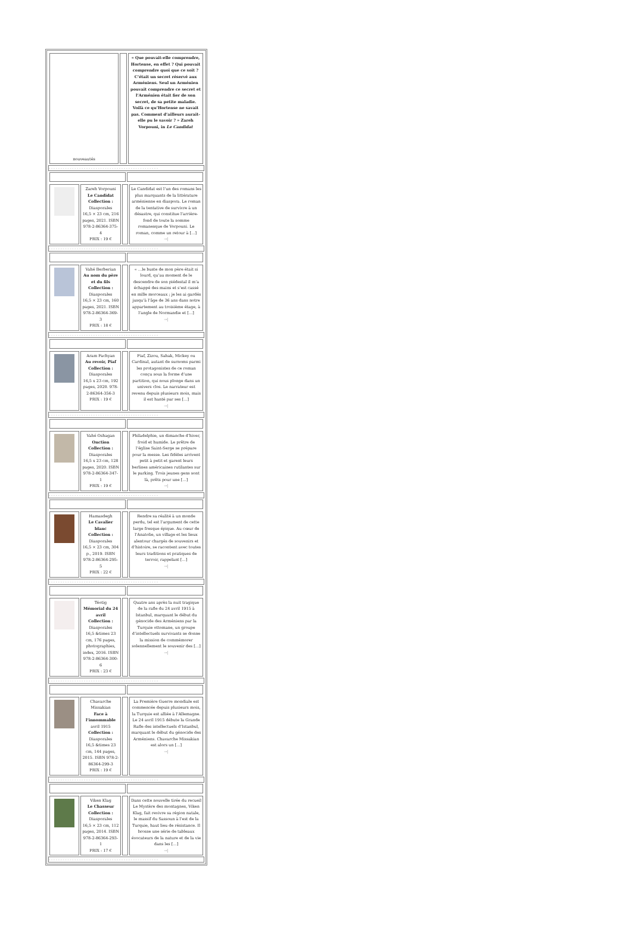| nouveautés | | « Que pouvait-elle comprendre, Hortense, en effet ? Qui pouvait comprendre quoi que ce soit ? C’était un secret réservé aux Arméniens. Seul un Arménien pouvait comprendre ce secret et l’Arménien était fier de son secret, de sa petite maladie. Voilà ce qu’Hortense ne savait pas. Comment d’ailleurs aurait-elle pu le savoir ? » Zareh Vorpouni, in Le Candidat |
- - - - - - - - - - - - - - - - - - - - - - - - - - - - - - - - - - - - - - - - - - - - - - -
| | Zareh Vorpouni Le Candidat Collection : Diasporales 16,5 × 23 cm, 216 pages, 2021. ISBN 978-2-86364-375-4 PRIX : 19 € | | Le Candidat est l’un des romans les plus marquants de la littérature arménienne en diaspora. Le roman de la tentative de survivre à un désastre, qui constitue l’arrière-fond de toute la somme romanesque de Vorpouni. Le roman, comme un retour à […] →/ |
- - - - - - - - - - - - - - - - - - - - - - - - - - - - - - - - - - - - - - - - - - - - - - -
| | Vahé Berberian Au nom du père et du fils Collection : Diasporales 16,5 × 23 cm, 160 pages, 2021. ISBN 978-2-86364-369-3 PRIX : 18 € | | « …le buste de mon père était si lourd, qu’au moment de le descendre de son piédestal il m’a échappé des mains et s’est cassé en mille morceaux ; je les ai gardés jusqu’à l’âge de 36 ans dans notre appartement au troisième étage, à l’angle de Normandie et […] →/ |
- - - - - - - - - - - - - - - - - - - - - - - - - - - - - - - - - - - - - - - - - - - - - - -
| | Aram Pachyan Au revoir, Piaf Collection : Diasporales 16,5 x 23 cm, 192 pages, 2020. 978-2-86364-356-3 PRIX : 19 € | | Piaf, Zizou, Sahak, Mickey ou Cardinal, autant de surnoms parmi les protagonistes de ce roman conçu sous la forme d’une partition, qui nous plonge dans un univers clos. Le narrateur est revenu depuis plusieurs mois, mais il est hanté par ses […] →/ |
- - - - - - - - - - - - - - - - - - - - - - - - - - - - - - - - - - - - - - - - - - - - - - -
| | Vahé Oshagan Onction Collection : Diasporales 16,5 x 23 cm, 128 pages, 2020. ISBN 978-2-86364-347-1 PRIX : 19 € | | Philadelphie, un dimanche d’hiver, froid et humide. Le prêtre de l’église Saint-Serge se prépare pour la messe. Les fidèles arrivent petit à petit et garent leurs berlines américaines rutilantes sur le parking. Trois jeunes gens sont là, prêts pour une […] →/ |
- - - - - - - - - - - - - - - - - - - - - - - - - - - - - - - - - - - - - - - - - - - - - - -
| | Hamasdegh Le Cavalier blanc Collection : Diasporales 16,5 × 23 cm, 304 p., 2019. ISBN 978-2-86364-295-5 PRIX : 22 € | | Rendre sa réalité à un monde perdu, tel est l’argument de cette large fresque épique. Au cœur de l’Anatolie, un village et les lieux alentour chargés de souvenirs et d’histoire, se racontent avec toutes leurs traditions et pratiques de terroir, rappelant […] →/ |
- - - - - - - - - - - - - - - - - - - - - - - - - - - - - - - - - - - - - - - - - - - - - - -
| | Téotig Mémorial du 24 avril Collection : Diasporales 16,5 &times 23 cm, 176 pages, photographies, index, 2016. ISBN 978-2-86364-300-6 PRIX : 23 € | | Quatre ans après la nuit tragique de la rafle du 24 avril 1915 à Istanbul, marquant le début du génocide des Arméniens par la Turquie ottomane, un groupe d’intellectuels survivants se donne la mission de commémorer solennellement le souvenir des […] →/ |
- - - - - - - - - - - - - - - - - - - - - - - - - - - - - - - - - - - - - - - - - - - - - - -
| | Chavarche Missakian Face à l’innommable avril 1915 Collection : Diasporales 16,5 &times 23 cm, 144 pages, 2015. ISBN 978-2-86364-299-3 PRIX : 19 € | | La Première Guerre mondiale est commencée depuis plusieurs mois, la Turquie est alliée à l’Allemagne. Le 24 avril 1915 débute la Grande Rafle des intellectuels d’Istanbul, marquant le début du génocide des Arméniens. Chavarche Missakian est alors un […] →/ |
- - - - - - - - - - - - - - - - - - - - - - - - - - - - - - - - - - - - - - - - - - - - - - -
| | Viken Klag Le Chasseur Collection : Diasporales 16,5 × 23 cm, 112 pages, 2014. ISBN 978-2-86364-293-1 PRIX : 17 € | | Dans cette nouvelle tirée du recueil Le Mystère des montagnes, Viken Klag, fait revivre sa région natale, le massif du Sassoun à l’est de la Turquie, haut lieu de résistance. Il brosse une série de tableaux évocateurs de la nature et de la vie dans les […] →/ |
- - - - - - - - - - - - - - - - - - - - - - - - - - - - - - - - - - - - - - - - - - - - - - -